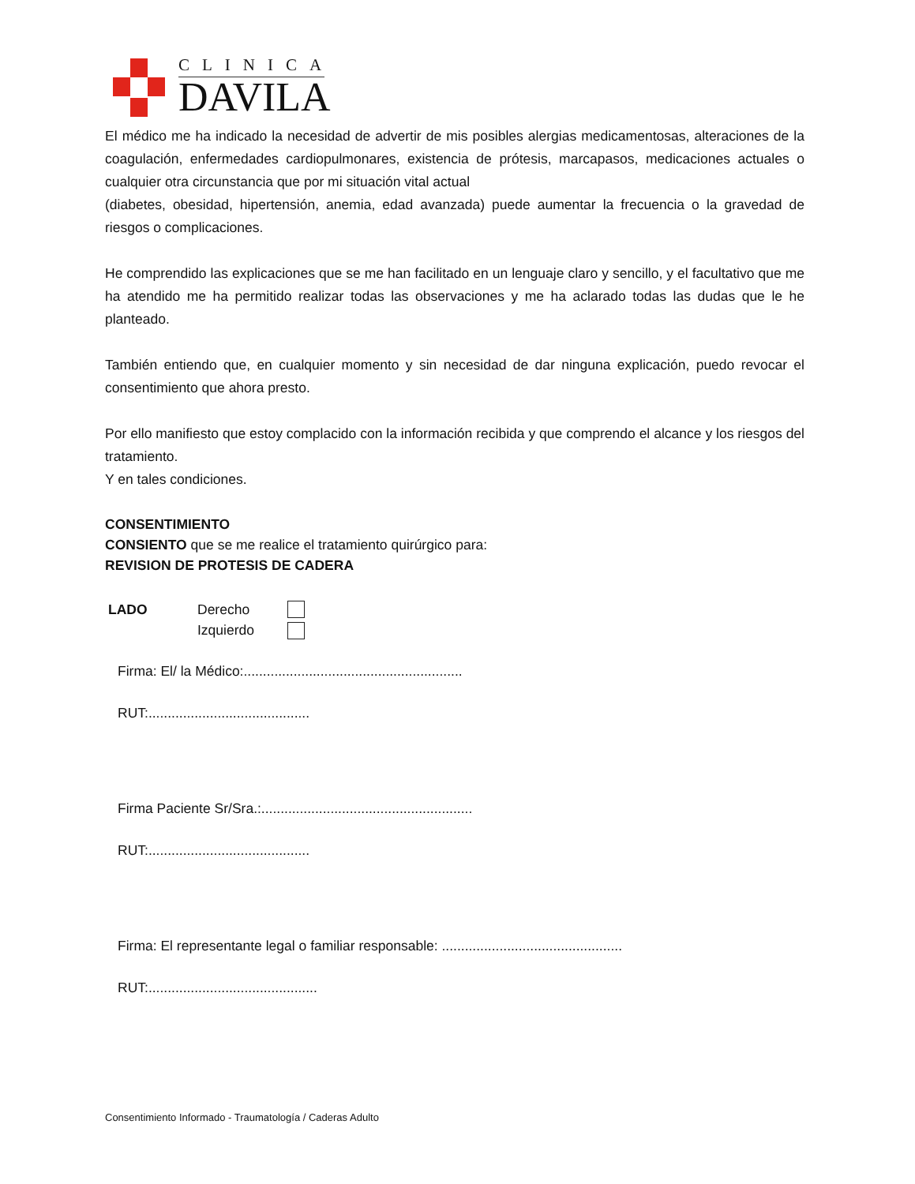CLINICA
DAVILA
El médico me ha indicado la necesidad de advertir de mis posibles alergias medicamentosas, alteraciones de la coagulación, enfermedades cardiopulmonares, existencia de prótesis, marcapasos, medicaciones actuales o cualquier otra circunstancia que por mi situación vital actual
(diabetes, obesidad, hipertensión, anemia, edad avanzada) puede aumentar la frecuencia o la gravedad de riesgos o complicaciones.
He comprendido las explicaciones que se me han facilitado en un lenguaje claro y sencillo, y el facultativo que me ha atendido me ha permitido realizar todas las observaciones y me ha aclarado todas las dudas que le he planteado.
También entiendo que, en cualquier momento y sin necesidad de dar ninguna explicación, puedo revocar el consentimiento que ahora presto.
Por ello manifiesto que estoy complacido con la información recibida y que comprendo el alcance y los riesgos del tratamiento.
Y en tales condiciones.
CONSENTIMIENTO
CONSIENTO que se me realice el tratamiento quirúrgico para:
REVISION DE PROTESIS DE CADERA
| LADO | Derecho | |
| | Izquierdo | |
Firma: El/ la Médico:.........................................................
RUT:..........................................
Firma Paciente Sr/Sra.:.......................................................
RUT:..........................................
Firma: El representante legal o familiar responsable: ...............................................
RUT:............................................
Consentimiento Informado - Traumatología / Caderas Adulto